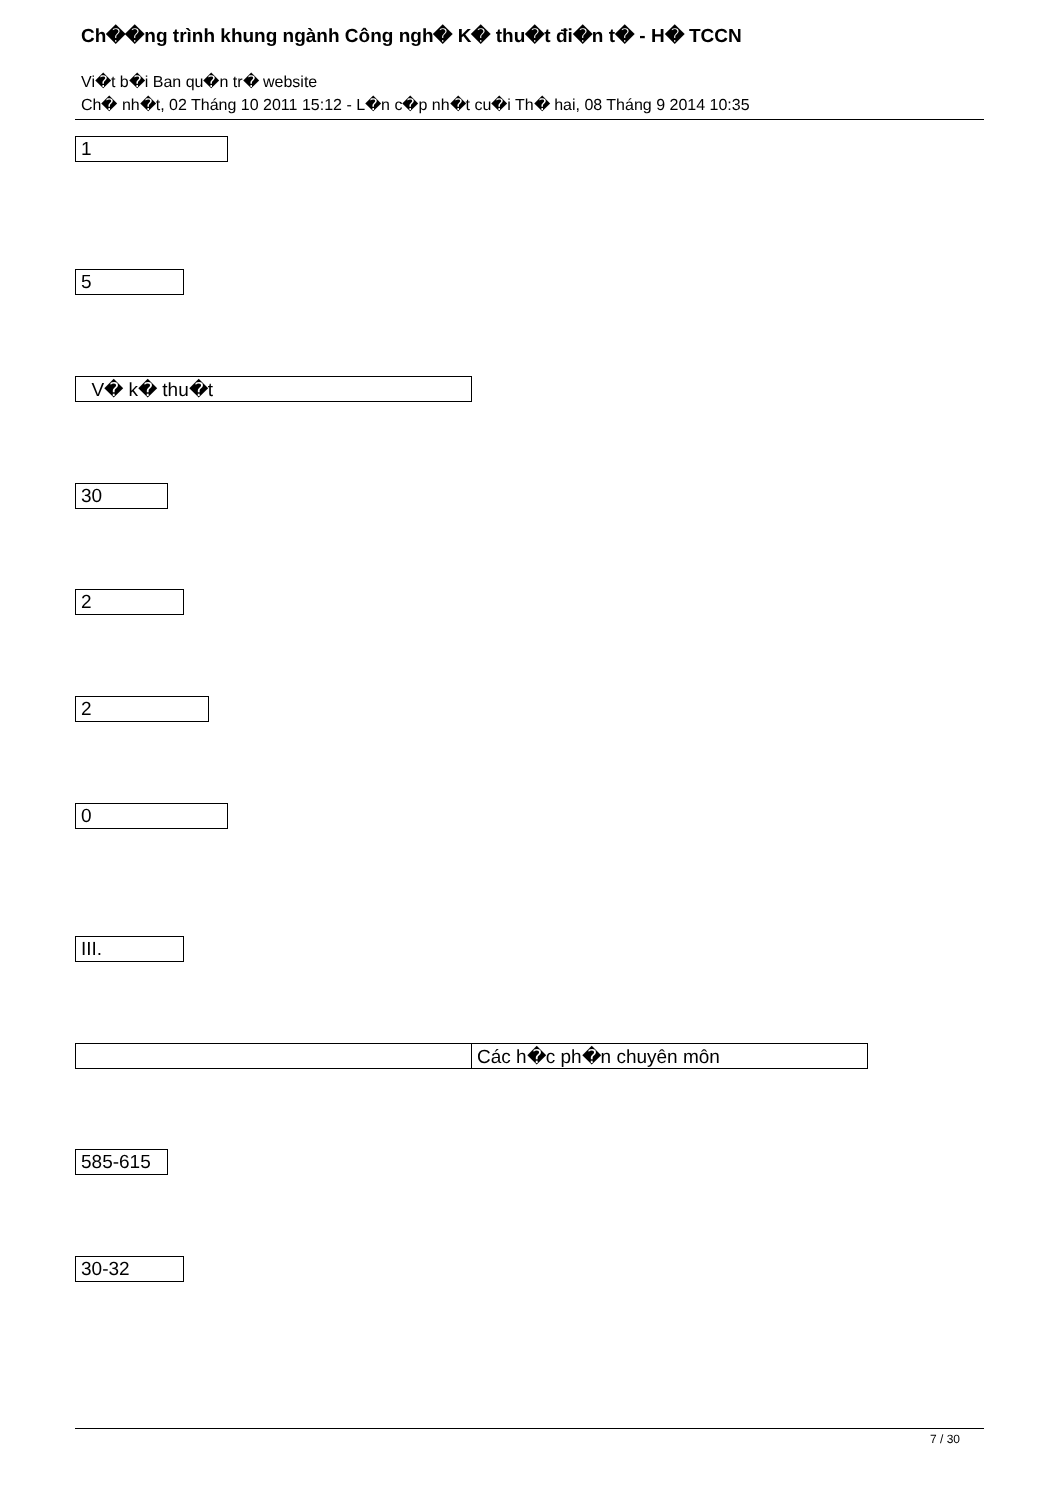Ch��ng trình khung ngành Công ngh� K� thu�t đi�n t� - H� TCCN
Vi�t b�i Ban qu�n tr� website
Ch� nh�t, 02 Tháng 10 2011 15:12 - L�n c�p nh�t cu�i Th� hai, 08 Tháng 9 2014 10:35
| 1 |
| 5 |
| V� k� thu�t |
| 30 |
| 2 |
| 2 |
| 0 |
| III. |
| | Các h�c ph�n chuyên môn |
| 585-615 |
| 30-32 |
7 / 30